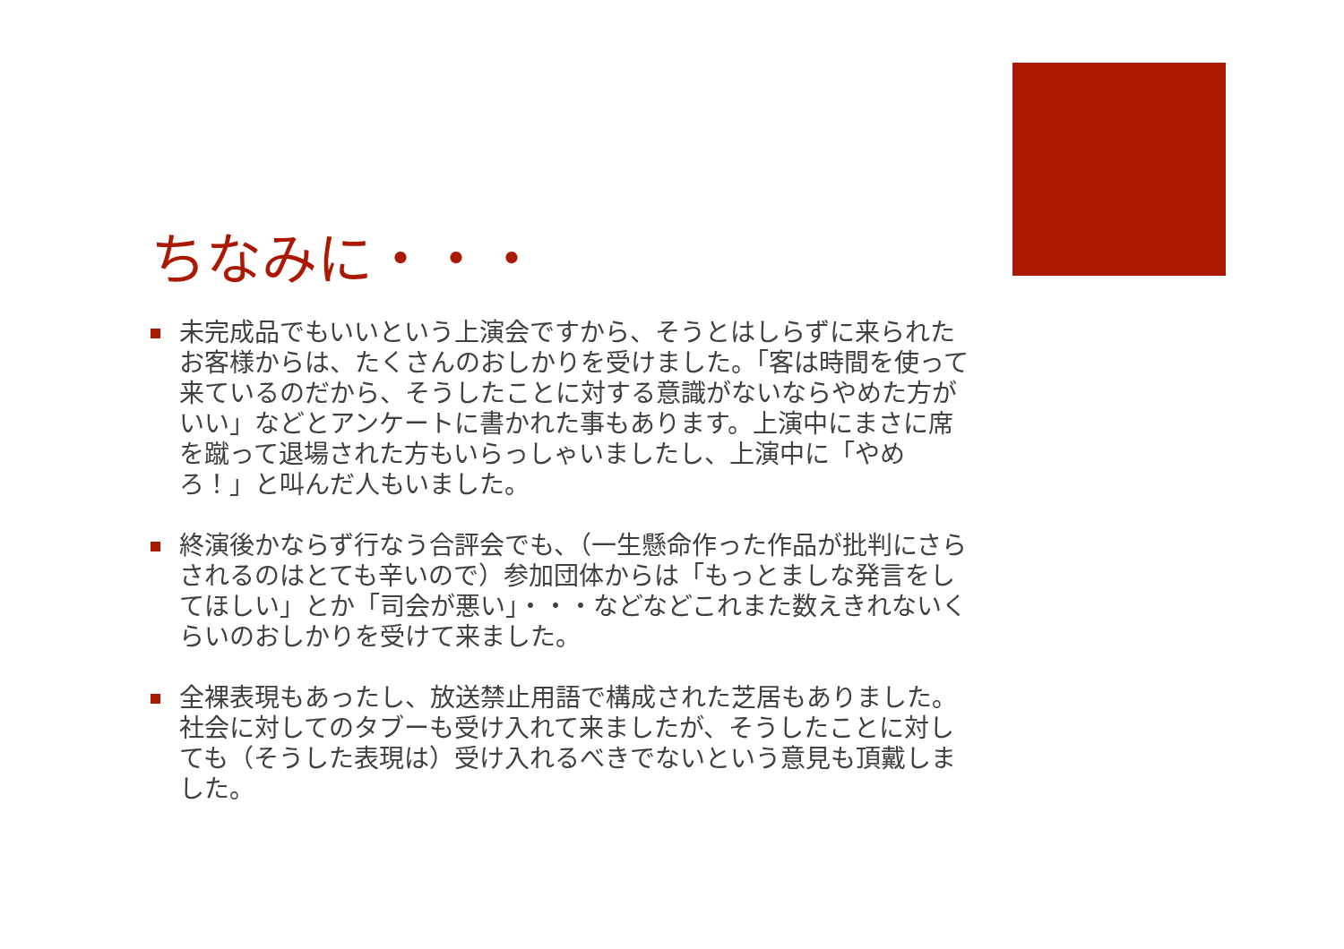ちなみに・・・
未完成品でもいいという上演会ですから、そうとはしらずに来られたお客様からは、たくさんのおしかりを受けました。「客は時間を使って来ているのだから、そうしたことに対する意識がないならやめた方がいい」などとアンケートに書かれた事もあります。上演中にまさに席を蹴って退場された方もいらっしゃいましたし、上演中に「やめろ！」と叫んだ人もいました。
終演後かならず行なう合評会でも、（一生懸命作った作品が批判にさらされるのはとても辛いので）参加団体からは「もっとましな発言をしてほしい」とか「司会が悪い」・・・などなどこれまた数えきれないくらいのおしかりを受けて来ました。
全裸表現もあったし、放送禁止用語で構成された芝居もありました。社会に対してのタブーも受け入れて来ましたが、そうしたことに対しても（そうした表現は）受け入れるべきでないという意見も頂戴しました。